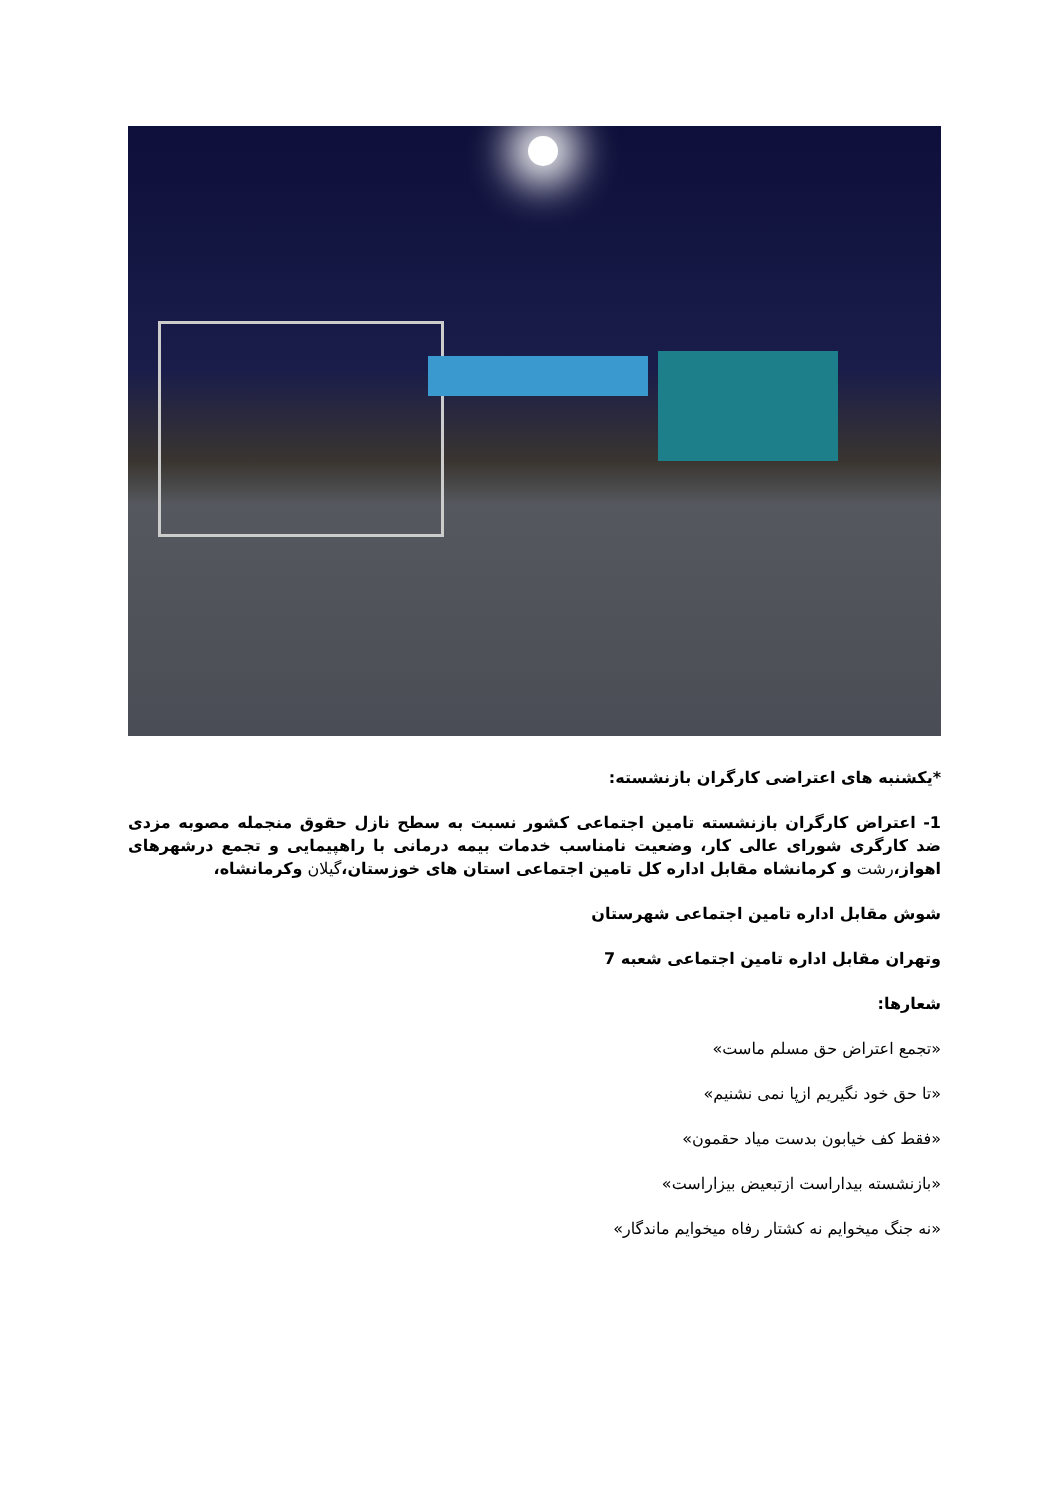*یکشنبه های اعتراضی کارگران بازنشسته:
1- اعتراض کارگران بازنشسته تامین اجتماعی کشور نسبت به سطح نازل حقوق منجمله مصوبه مزدی ضد کارگری شورای عالی کار، وضعیت نامناسب خدمات بیمه درمانی با راهپیمایی و تجمع درشهرهای اهواز،رشت و کرمانشاه مقابل اداره کل تامین اجتماعی استان های خوزستان،گیلان وکرمانشاه،
شوش مقابل اداره تامین اجتماعی شهرستان
وتهران مقابل اداره تامین اجتماعی شعبه 7
شعارها:
«تجمع اعتراض حق مسلم ماست»
«تا حق خود نگیریم ازپا نمی نشنیم»
«فقط کف خیابون بدست میاد حقمون»
«بازنشسته بیداراست ازتبعیض بیزاراست»
«نه جنگ میخوایم نه کشتار رفاه میخوایم ماندگار»